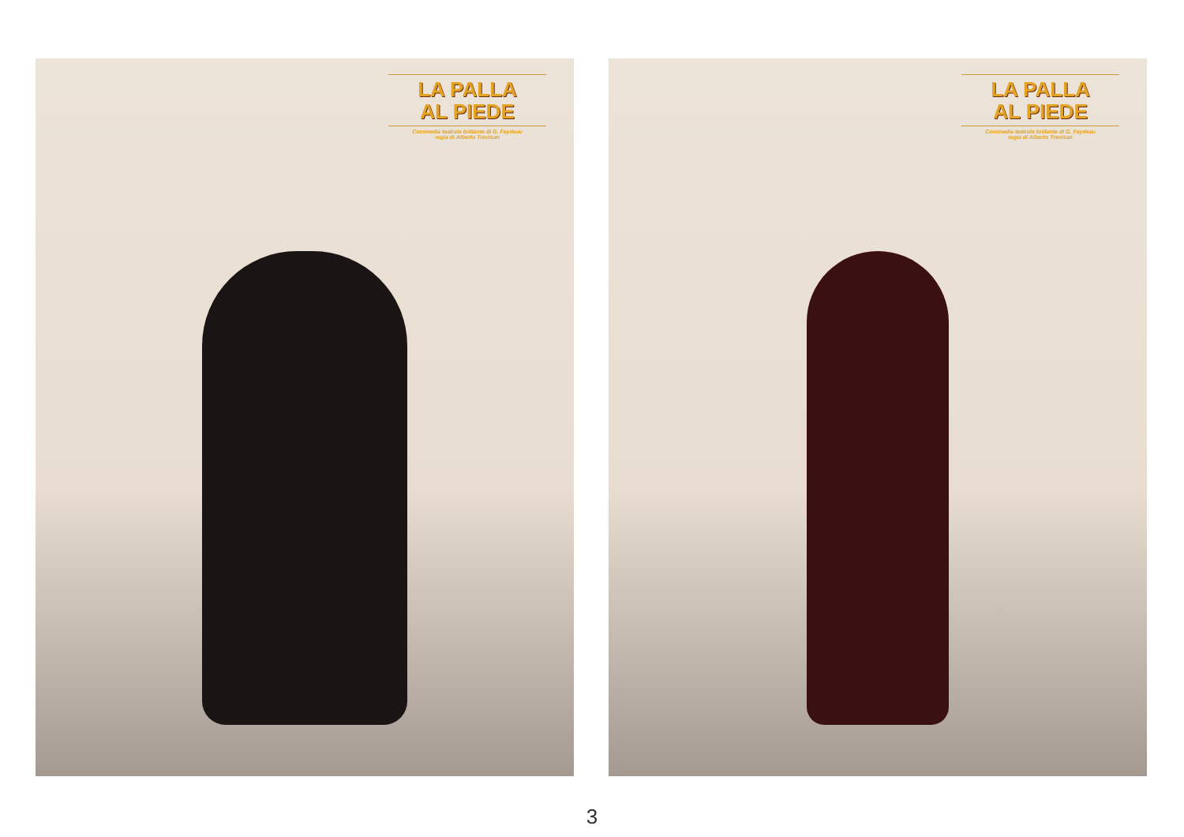LA PALLA
AL PIEDE
Commedia teatrale brillante di G. Feydeau
regia di Alberto Trevisan
LA PALLA
AL PIEDE
Commedia teatrale brillante di G. Feydeau
regia di Alberto Trevisan
3